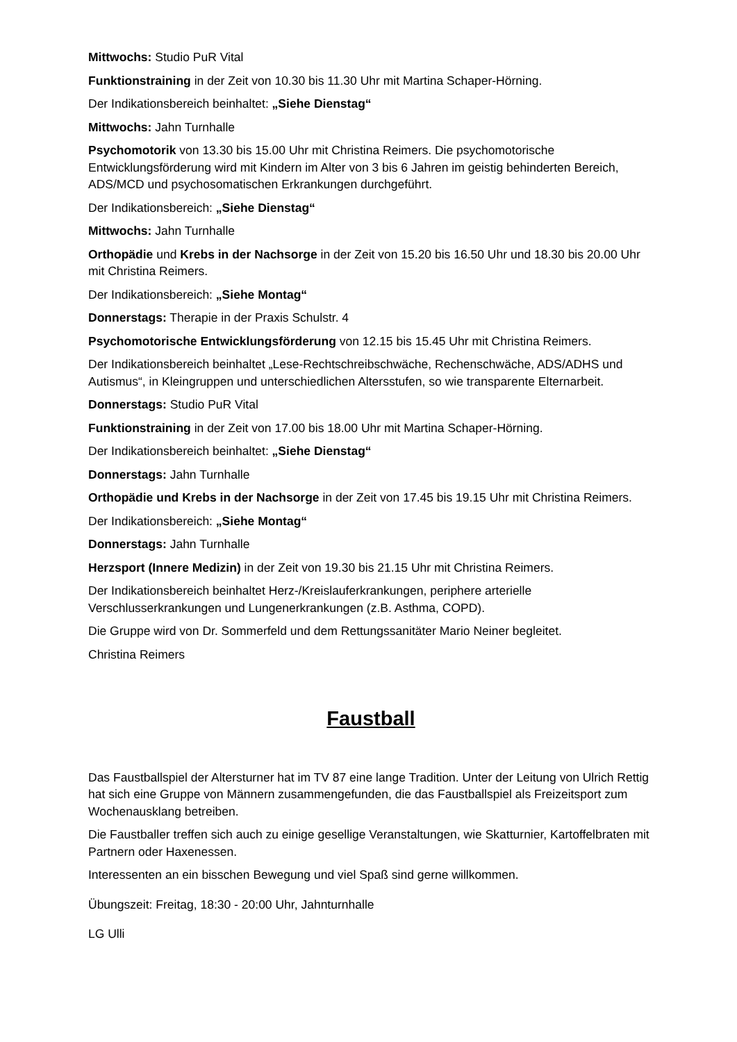Mittwochs: Studio PuR Vital
Funktionstraining in der Zeit von 10.30 bis 11.30 Uhr mit Martina Schaper-Hörning.
Der Indikationsbereich beinhaltet: „Siehe Dienstag“
Mittwochs: Jahn Turnhalle
Psychomotorik von 13.30 bis 15.00 Uhr mit Christina Reimers. Die psychomotorische Entwicklungsförderung wird mit Kindern im Alter von 3 bis 6 Jahren im geistig behinderten Bereich, ADS/MCD und psychosomatischen Erkrankungen durchgeführt.
Der Indikationsbereich: „Siehe Dienstag“
Mittwochs: Jahn Turnhalle
Orthopädie und Krebs in der Nachsorge in der Zeit von 15.20 bis 16.50 Uhr und 18.30 bis 20.00 Uhr mit Christina Reimers.
Der Indikationsbereich: „Siehe Montag“
Donnerstags: Therapie in der Praxis Schulstr. 4
Psychomotorische Entwicklungsförderung von 12.15 bis 15.45 Uhr mit Christina Reimers.
Der Indikationsbereich beinhaltet „Lese-Rechtschreibschwäche, Rechenschwäche, ADS/ADHS und Autismus“, in Kleingruppen und unterschiedlichen Altersstufen, so wie transparente Elternarbeit.
Donnerstags: Studio PuR Vital
Funktionstraining in der Zeit von 17.00 bis 18.00 Uhr mit Martina Schaper-Hörning.
Der Indikationsbereich beinhaltet: „Siehe Dienstag“
Donnerstags: Jahn Turnhalle
Orthopädie und Krebs in der Nachsorge in der Zeit von 17.45 bis 19.15 Uhr mit Christina Reimers.
Der Indikationsbereich: „Siehe Montag“
Donnerstags: Jahn Turnhalle
Herzsport (Innere Medizin) in der Zeit von 19.30 bis 21.15 Uhr mit Christina Reimers.
Der Indikationsbereich beinhaltet Herz-/Kreislauferkrankungen, periphere arterielle Verschlusserkrankungen und Lungenerkrankungen (z.B. Asthma, COPD).
Die Gruppe wird von Dr. Sommerfeld und dem Rettungssanitäter Mario Neiner begleitet.
Christina Reimers
Faustball
Das Faustballspiel der Altersturner hat im TV 87 eine lange Tradition. Unter der Leitung von Ulrich Rettig hat sich eine Gruppe von Männern zusammengefunden, die das Faustballspiel als Freizeitsport zum Wochenausklang betreiben.
Die Faustballer treffen sich auch zu einige gesellige Veranstaltungen, wie Skatturnier, Kartoffelbraten mit Partnern oder Haxenessen.
Interessenten an ein bisschen Bewegung und viel Spaß sind gerne willkommen.
Übungszeit: Freitag, 18:30 - 20:00 Uhr, Jahnturnhalle
LG Ulli